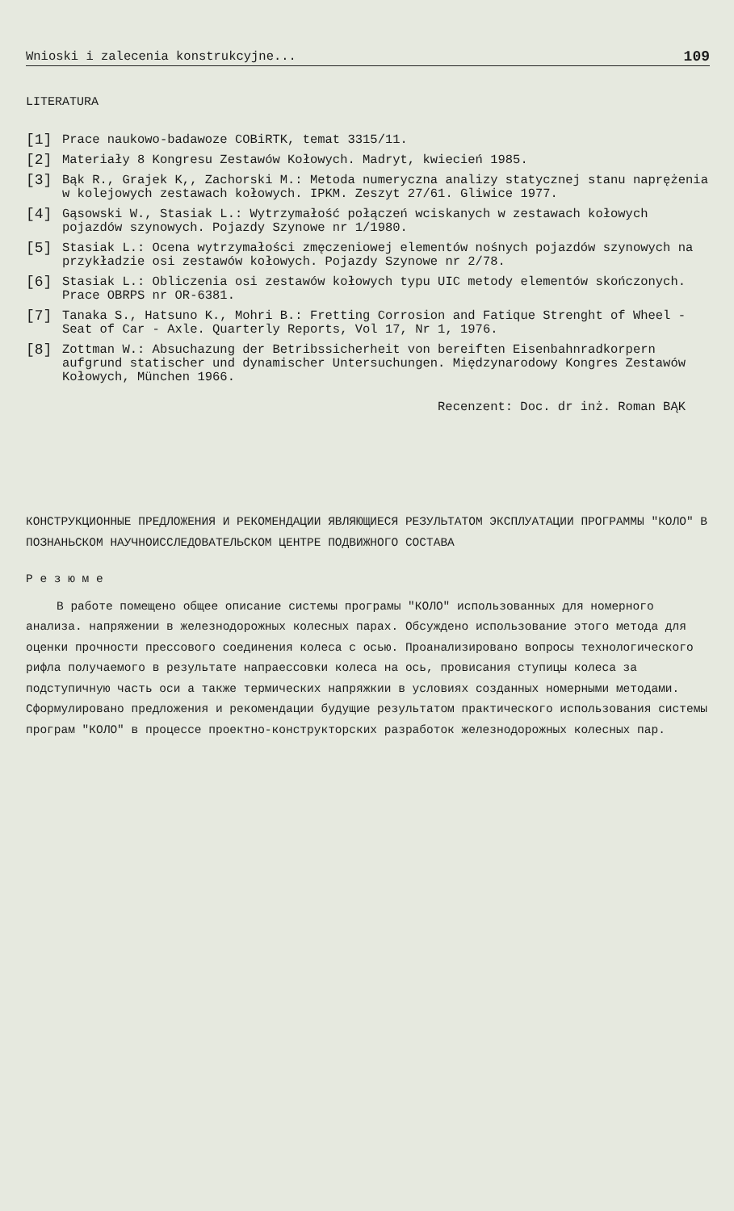Wnioski i zalecenia konstrukcyjne... 109
LITERATURA
[1] Prace naukowo-badawoze COBiRTK, temat 3315/11.
[2] Materiały 8 Kongresu Zestawów Kołowych. Madryt, kwiecień 1985.
[3] Bąk R., Grajek K,, Zachorski M.: Metoda numeryczna analizy statycznej stanu naprężenia w kolejowych zestawach kołowych. IPKM. Zeszyt 27/61. Gliwice 1977.
[4] Gąsowski W., Stasiak L.: Wytrzymałość połączeń wciskanych w zestawach kołowych pojazdów szynowych. Pojazdy Szynowe nr 1/1980.
[5] Stasiak L.: Ocena wytrzymałości zmęczeniowej elementów nośnych pojazdów szynowych na przykładzie osi zestawów kołowych. Pojazdy Szynowe nr 2/78.
[6] Stasiak L.: Obliczenia osi zestawów kołowych typu UIC metody elementów skończonych. Prace OBRPS nr OR-6381.
[7] Tanaka S., Hatsuno K., Mohri B.: Fretting Corrosion and Fatique Strenght of Wheel - Seat of Car - Axle. Quarterly Reports, Vol 17, Nr 1, 1976.
[8] Zottman W.: Absuchazung der Betribssicherheit von bereiften Eisenbahnradkorpern aufgrund statischer und dynamischer Untersuchungen. Międzynarodowy Kongres Zestawów Kołowych, München 1966.
Recenzent: Doc. dr inż. Roman BĄK
КОНСТРУКЦИОННЫЕ ПРЕДЛОЖЕНИЯ И РЕКОМЕНДАЦИИ ЯВЛЯЮЩИЕСЯ РЕЗУЛЬТАТОМ ЭКСПЛУАТАЦИИ ПРОГРАММЫ "КОЛО" В ПОЗНАНЬСКОМ НАУЧНОИССЛЕДОВАТЕЛЬСКОМ ЦЕНТРЕ ПОДВИЖНОГО СОСТАВА
Р е з ю м е
В работе помещено общее описание системы програмы "КОЛО" использованных для номерного анализа. напряжении в железнодорожных колесных парах. Обсуждено использование этого метода для оценки прочности прессового соединения колеса с осью. Проанализировано вопросы технологического рифла получаемого в результате напраессовки колеса на ось, провисания ступицы колеса за подступичную часть оси а также термических напряжкии в условиях созданных номерными методами. Сформулировано предложения и рекомендации будущие результатом практического использования системы програм "КОЛО" в процессе проектно-конструкторских разработок железнодорожных колесных пар.